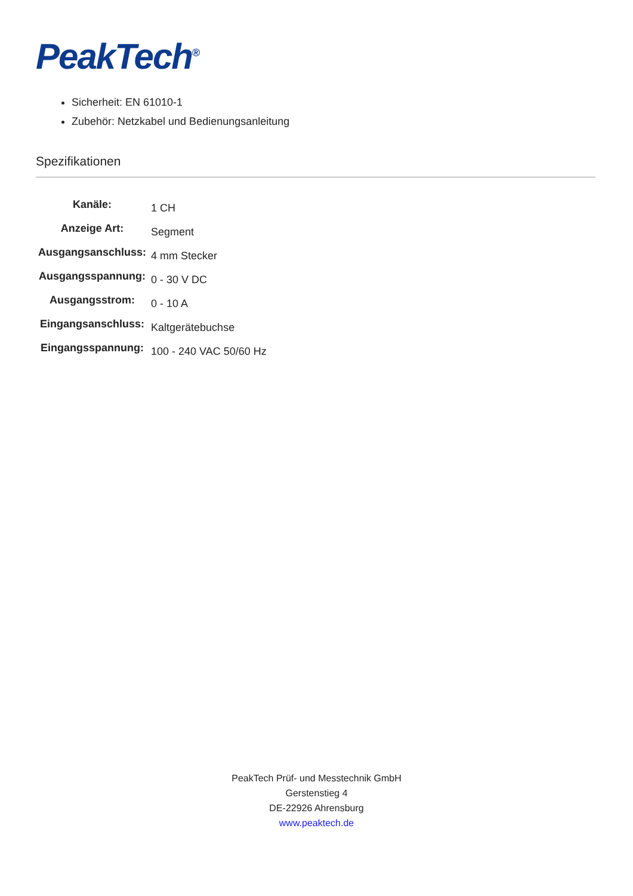PeakTech<sup>®</sup>
Sicherheit: EN 61010-1
Zubehör: Netzkabel und Bedienungsanleitung
Spezifikationen
| Kanäle: | 1 CH |
| Anzeige Art: | Segment |
| Ausgangsanschluss: | 4 mm Stecker |
| Ausgangsspannung: | 0 - 30 V DC |
| Ausgangsstrom: | 0 - 10 A |
| Eingangsanschluss: | Kaltgerätebuchse |
| Eingangsspannung: | 100 - 240 VAC 50/60 Hz |
PeakTech Prüf- und Messtechnik GmbH
Gerstenstieg 4
DE-22926 Ahrensburg
www.peaktech.de